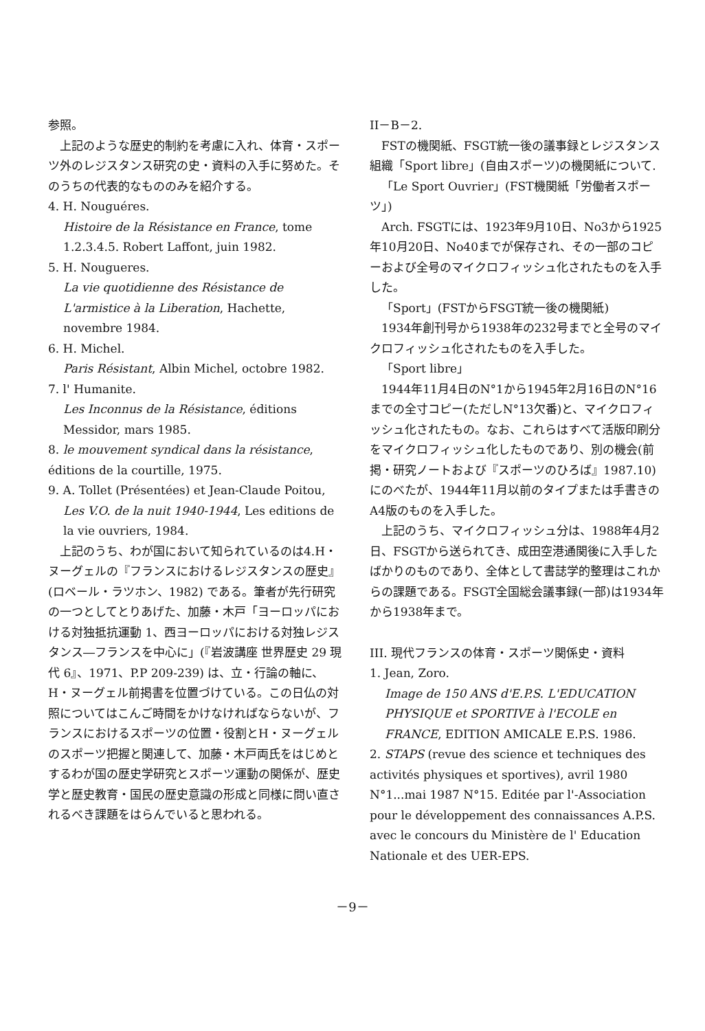参照。
上記のような歴史的制約を考慮に入れ、体育・スポーツ外のレジスタンス研究の史・資料の入手に努めた。そのうちの代表的なもののみを紹介する。
4. H. Nouguéres.
Histoire de la Résistance en France, tome 1.2.3.4.5. Robert Laffont, juin 1982.
5. H. Nougueres.
La vie quotidienne des Résistance de L'armistice à la Liberation, Hachette, novembre 1984.
6. H. Michel.
Paris Résistant, Albin Michel, octobre 1982.
7. l' Humanite.
Les Inconnus de la Résistance, éditions Messidor, mars 1985.
8. le mouvement syndical dans la résistance, éditions de la courtille, 1975.
9. A. Tollet (Présentées) et Jean-Claude Poitou,
Les V.O. de la nuit 1940-1944, Les editions de la vie ouvriers, 1984.
上記のうち、わが国において知られているのは4.H・ヌーグェルの『フランスにおけるレジスタンスの歴史』(ロベール・ラツホン、1982) である。筆者が先行研究の一つとしてとりあげた、加藤・木戸「ヨーロッパにおける対独抵抗運動 1、西ヨーロッパにおける対独レジスタンス―フランスを中心に」(『岩波講座 世界歴史 29 現代 6』、1971、P.P 209-239) は、立・行論の軸に、H・ヌーグェル前掲書を位置づけている。この日仏の対照についてはこんご時間をかけなければならないが、フランスにおけるスポーツの位置・役割とH・ヌーグェルのスポーツ把握と関連して、加藤・木戸両氏をはじめとするわが国の歴史学研究とスポーツ運動の関係が、歴史学と歴史教育・国民の歴史意識の形成と同様に問い直されるべき課題をはらんでいると思われる。
II－B－2.
FSTの機関紙、FSGT統一後の議事録とレジスタンス組織「Sport libre」(自由スポーツ)の機関紙について.
「Le Sport Ouvrier」(FST機関紙「労働者スポーツ」)
Arch. FSGTには、1923年9月10日、No3から1925年10月20日、No40までが保存され、その一部のコピーおよび全号のマイクロフィッシュ化されたものを入手した。
「Sport」(FSTからFSGT統一後の機関紙)
1934年創刊号から1938年の232号までと全号のマイクロフィッシュ化されたものを入手した。
「Sport libre」
1944年11月4日のN°1から1945年2月16日のN°16までの全寸コピー(ただしN°13欠番)と、マイクロフィッシュ化されたもの。なお、これらはすべて活版印刷分をマイクロフィッシュ化したものであり、別の機会(前掲・研究ノートおよび『スポーツのひろば』1987.10)にのべたが、1944年11月以前のタイプまたは手書きのA4版のものを入手した。
上記のうち、マイクロフィッシュ分は、1988年4月2日、FSGTから送られてき、成田空港通関後に入手したばかりのものであり、全体として書誌学的整理はこれからの課題である。FSGT全国総会議事録(一部)は1934年から1938年まで。
III. 現代フランスの体育・スポーツ関係史・資料
1. Jean, Zoro.
Image de 150 ANS d'E.P.S. L'EDUCATION PHYSIQUE et SPORTIVE à l'ECOLE en FRANCE, EDITION AMICALE E.P.S. 1986.
2. STAPS (revue des science et techniques des activités physiques et sportives), avril 1980 N°1...mai 1987 N°15. Editée par l'-Association pour le développement des connaissances A.P.S. avec le concours du Ministère de l' Education Nationale et des UER-EPS.
－9－